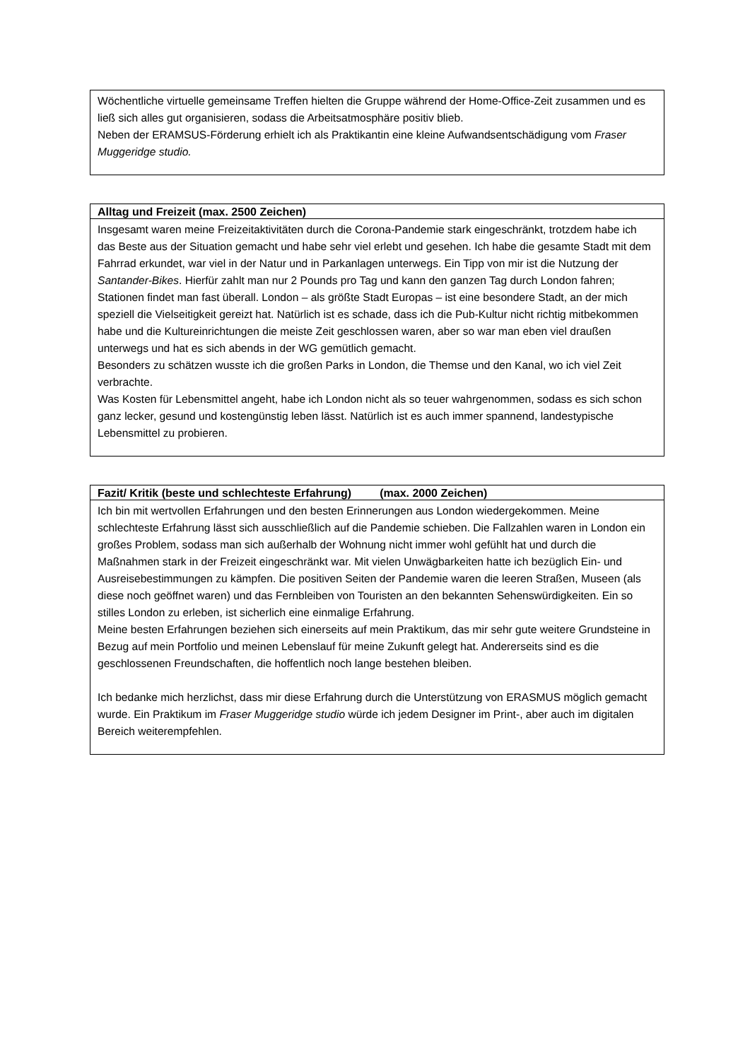| Wöchentliche virtuelle gemeinsame Treffen hielten die Gruppe während der Home-Office-Zeit zusammen und es ließ sich alles gut organisieren, sodass die Arbeitsatmosphäre positiv blieb. Neben der ERAMSUS-Förderung erhielt ich als Praktikantin eine kleine Aufwandsentschädigung vom Fraser Muggeridge studio. |
| Alltag und Freizeit (max. 2500 Zeichen) |
| --- |
| Insgesamt waren meine Freizeitaktivitäten durch die Corona-Pandemie stark eingeschränkt, trotzdem habe ich das Beste aus der Situation gemacht und habe sehr viel erlebt und gesehen. Ich habe die gesamte Stadt mit dem Fahrrad erkundet, war viel in der Natur und in Parkanlagen unterwegs. Ein Tipp von mir ist die Nutzung der Santander-Bikes . Hierfür zahlt man nur 2 Pounds pro Tag und kann den ganzen Tag durch London fahren; Stationen findet man fast überall. London – als größte Stadt Europas – ist eine besondere Stadt, an der mich speziell die Vielseitigkeit gereizt hat. Natürlich ist es schade, dass ich die Pub-Kultur nicht richtig mitbekommen habe und die Kultureinrichtungen die meiste Zeit geschlossen waren, aber so war man eben viel draußen unterwegs und hat es sich abends in der WG gemütlich gemacht. Besonders zu schätzen wusste ich die großen Parks in London, die Themse und den Kanal, wo ich viel Zeit verbrachte. Was Kosten für Lebensmittel angeht, habe ich London nicht als so teuer wahrgenommen, sodass es sich schon ganz lecker, gesund und kostengünstig leben lässt. Natürlich ist es auch immer spannend, landestypische Lebensmittel zu probieren. |
| Fazit/ Kritik (beste und schlechteste Erfahrung) (max. 2000 Zeichen) |
| --- |
| Ich bin mit wertvollen Erfahrungen und den besten Erinnerungen aus London wiedergekommen. Meine schlechteste Erfahrung lässt sich ausschließlich auf die Pandemie schieben. Die Fallzahlen waren in London ein großes Problem, sodass man sich außerhalb der Wohnung nicht immer wohl gefühlt hat und durch die Maßnahmen stark in der Freizeit eingeschränkt war. Mit vielen Unwägbarkeiten hatte ich bezüglich Ein- und Ausreisebestimmungen zu kämpfen. Die positiven Seiten der Pandemie waren die leeren Straßen, Museen (als diese noch geöffnet waren) und das Fernbleiben von Touristen an den bekannten Sehenswürdigkeiten. Ein so stilles London zu erleben, ist sicherlich eine einmalige Erfahrung. Meine besten Erfahrungen beziehen sich einerseits auf mein Praktikum, das mir sehr gute weitere Grundsteine in Bezug auf mein Portfolio und meinen Lebenslauf für meine Zukunft gelegt hat. Andererseits sind es die geschlossenen Freundschaften, die hoffentlich noch lange bestehen bleiben. Ich bedanke mich herzlichst, dass mir diese Erfahrung durch die Unterstützung von ERASMUS möglich gemacht wurde. Ein Praktikum im Fraser Muggeridge studio würde ich jedem Designer im Print-, aber auch im digitalen Bereich weiterempfehlen. |